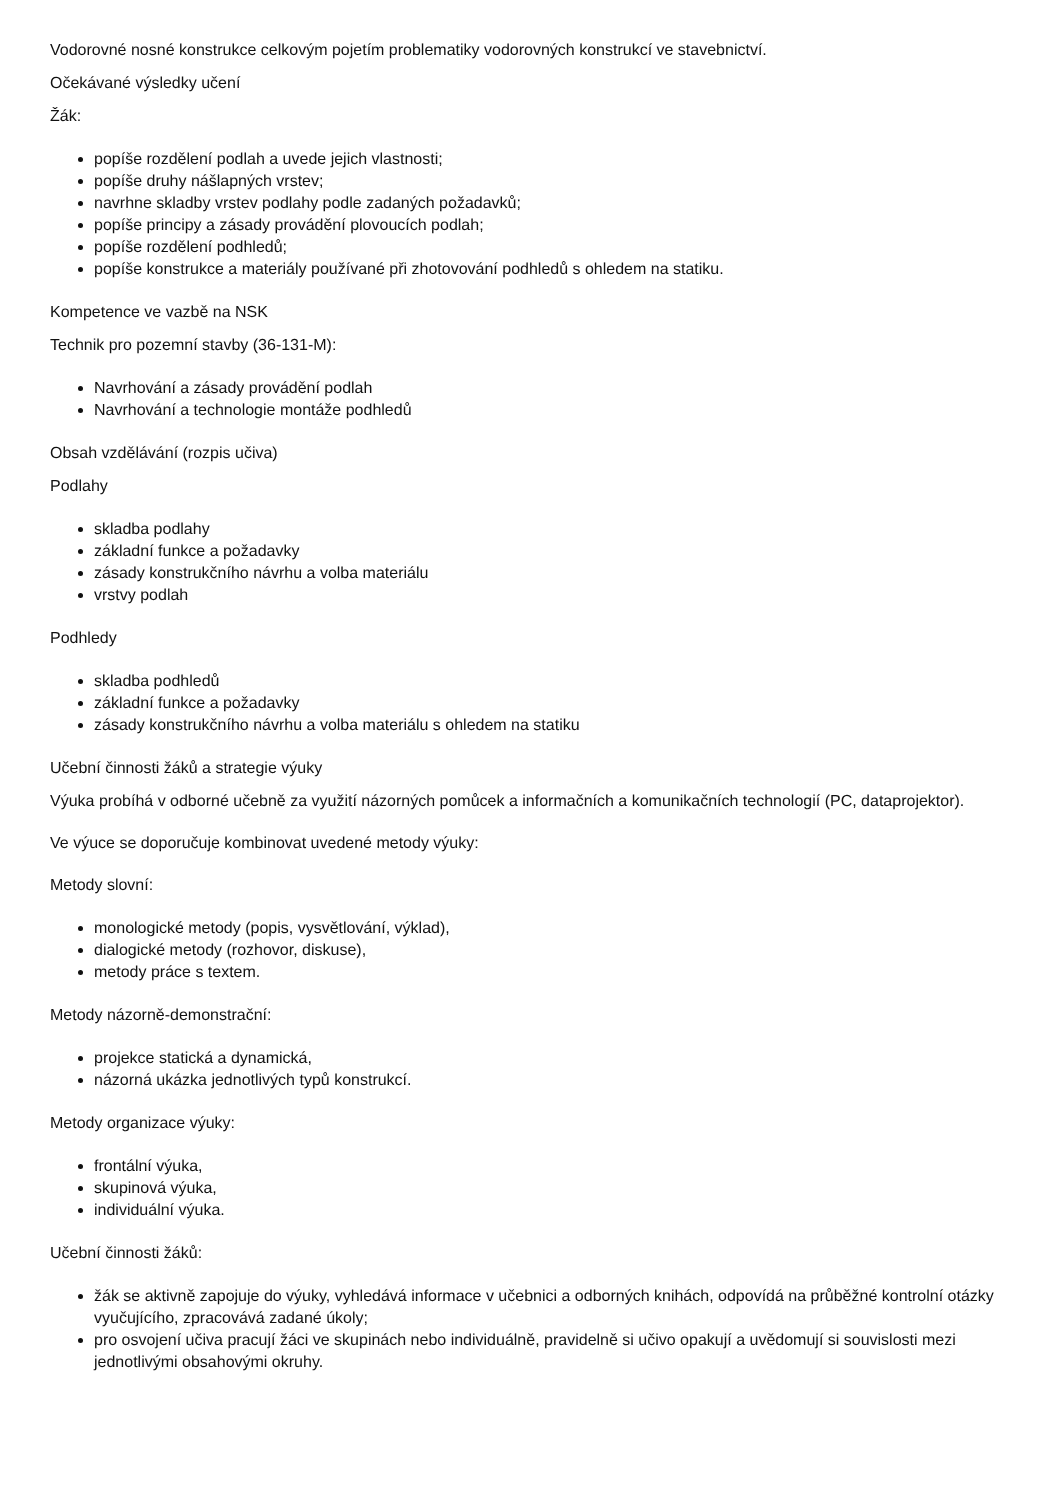Vodorovné nosné konstrukce celkovým pojetím problematiky vodorovných konstrukcí ve stavebnictví.
Očekávané výsledky učení
Žák:
popíše rozdělení podlah a uvede jejich vlastnosti;
popíše druhy nášlapných vrstev;
navrhne skladby vrstev podlahy podle zadaných požadavků;
popíše principy a zásady provádění plovoucích podlah;
popíše rozdělení podhledů;
popíše konstrukce a materiály používané při zhotovování podhledů s ohledem na statiku.
Kompetence ve vazbě na NSK
Technik pro pozemní stavby (36-131-M):
Navrhování a zásady provádění podlah
Navrhování a technologie montáže podhledů
Obsah vzdělávání (rozpis učiva)
Podlahy
skladba podlahy
základní funkce a požadavky
zásady konstrukčního návrhu a volba materiálu
vrstvy podlah
Podhledy
skladba podhledů
základní funkce a požadavky
zásady konstrukčního návrhu a volba materiálu s ohledem na statiku
Učební činnosti žáků a strategie výuky
Výuka probíhá v odborné učebně za využití názorných pomůcek a informačních a komunikačních technologií (PC, dataprojektor).
Ve výuce se doporučuje kombinovat uvedené metody výuky:
Metody slovní:
monologické metody (popis, vysvětlování, výklad),
dialogické metody (rozhovor, diskuse),
metody práce s textem.
Metody názorně-demonstrační:
projekce statická a dynamická,
názorná ukázka jednotlivých typů konstrukcí.
Metody organizace výuky:
frontální výuka,
skupinová výuka,
individuální výuka.
Učební činnosti žáků:
žák se aktivně zapojuje do výuky, vyhledává informace v učebnici a odborných knihách, odpovídá na průběžné kontrolní otázky vyučujícího, zpracovává zadané úkoly;
pro osvojení učiva pracují žáci ve skupinách nebo individuálně, pravidelně si učivo opakují a uvědomují si souvislosti mezi jednotlivými obsahovými okruhy.